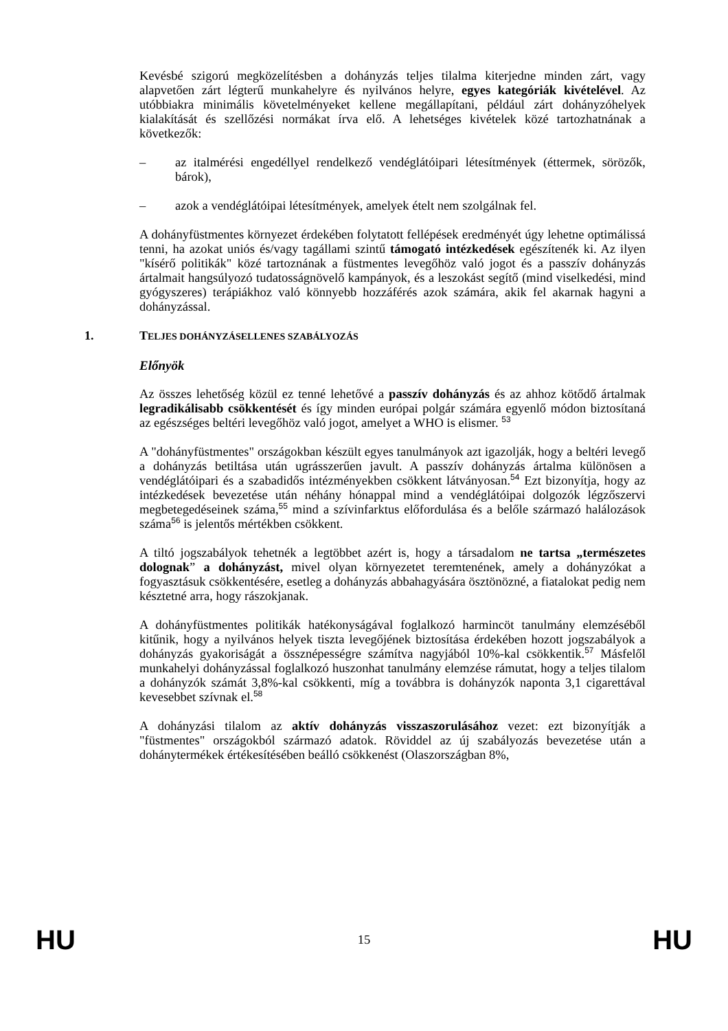Kevésbé szigorú megközelítésben a dohányzás teljes tilalma kiterjedne minden zárt, vagy alapvetően zárt légterű munkahelyre és nyilvános helyre, egyes kategóriák kivételével. Az utóbbiakra minimális követelményeket kellene megállapítani, például zárt dohányzóhelyek kialakítását és szellőzési normákat írva elő. A lehetséges kivételek közé tartozhatnának a következők:
– az italmérési engedéllyel rendelkező vendéglátóipari létesítmények (éttermek, sörözők, bárok),
– azok a vendéglátóipai létesítmények, amelyek ételt nem szolgálnak fel.
A dohányfüstmentes környezet érdekében folytatott fellépések eredményét úgy lehetne optimálissá tenni, ha azokat uniós és/vagy tagállami szintű támogató intézkedések egészítenék ki. Az ilyen "kísérő politikák" közé tartoznának a füstmentes levegőhöz való jogot és a passzív dohányzás ártalmait hangsúlyozó tudatosságnövelő kampányok, és a leszokást segítő (mind viselkedési, mind gyógyszeres) terápiákhoz való könnyebb hozzáférés azok számára, akik fel akarnak hagyni a dohányzással.
1. TELJES DOHÁNYZÁSELLENES SZABÁLYOZÁS
Előnyök
Az összes lehetőség közül ez tenné lehetővé a passzív dohányzás és az ahhoz kötődő ártalmak legradikálisabb csökkentését és így minden európai polgár számára egyenlő módon biztosítaná az egészséges beltéri levegőhöz való jogot, amelyet a WHO is elismer. <sup>53</sup>
A "dohányfüstmentes" országokban készült egyes tanulmányok azt igazolják, hogy a beltéri levegő a dohányzás betiltása után ugrásszerűen javult. A passzív dohányzás ártalma különösen a vendéglátóipari és a szabadidős intézményekben csökkent látványosan.<sup>54</sup> Ezt bizonyítja, hogy az intézkedések bevezetése után néhány hónappal mind a vendéglátóipai dolgozók légzőszervi megbetegedéseinek száma,<sup>55</sup> mind a szívinfarktus előfordulása és a belőle származó halálozások száma<sup>56</sup> is jelentős mértékben csökkent.
A tiltó jogszabályok tehetnék a legtöbbet azért is, hogy a társadalom ne tartsa „természetes dolognak” a dohányzást, mivel olyan környezetet teremtenének, amely a dohányzókat a fogyasztásuk csökkentésére, esetleg a dohányzás abbahagyására ösztönözné, a fiatalokat pedig nem késztetné arra, hogy rászokjanak.
A dohányfüstmentes politikák hatékonyságával foglalkozó harmincöt tanulmány elemzéséből kitűnik, hogy a nyilvános helyek tiszta levegőjének biztosítása érdekében hozott jogszabályok a dohányzás gyakoriságát a össznépességre számítva nagyjából 10%-kal csökkentik.<sup>57</sup> Másfelől munkahelyi dohányzással foglalkozó huszonhat tanulmány elemzése rámutat, hogy a teljes tilalom a dohányzók számát 3,8%-kal csökkenti, míg a továbbra is dohányzók naponta 3,1 cigarettával kevesebbet szívnak el.<sup>58</sup>
A dohányzási tilalom az aktív dohányzás visszaszorulásához vezet: ezt bizonyítják a "füstmentes" országokból származó adatok. Röviddel az új szabályozás bevezetése után a dohánytermékek értékesítésében beálló csökkenést (Olaszországban 8%,
HU 15 HU